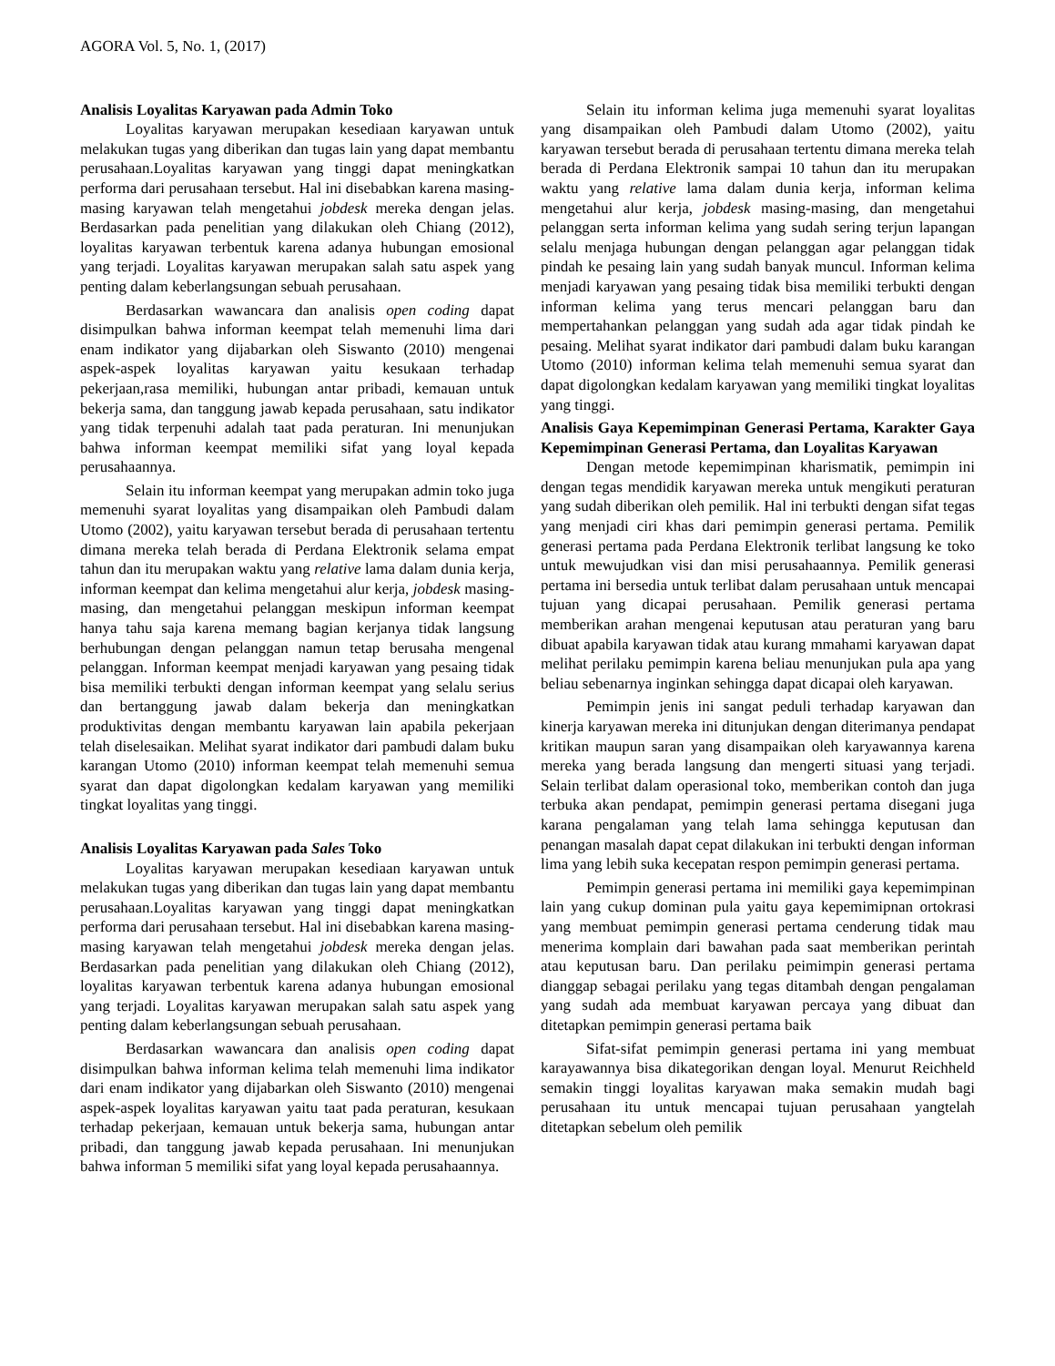AGORA Vol. 5, No. 1, (2017)
Analisis Loyalitas Karyawan pada Admin Toko
Loyalitas karyawan merupakan kesediaan karyawan untuk melakukan tugas yang diberikan dan tugas lain yang dapat membantu perusahaan.Loyalitas karyawan yang tinggi dapat meningkatkan performa dari perusahaan tersebut. Hal ini disebabkan karena masing-masing karyawan telah mengetahui jobdesk mereka dengan jelas. Berdasarkan pada penelitian yang dilakukan oleh Chiang (2012), loyalitas karyawan terbentuk karena adanya hubungan emosional yang terjadi. Loyalitas karyawan merupakan salah satu aspek yang penting dalam keberlangsungan sebuah perusahaan.
Berdasarkan wawancara dan analisis open coding dapat disimpulkan bahwa informan keempat telah memenuhi lima dari enam indikator yang dijabarkan oleh Siswanto (2010) mengenai aspek-aspek loyalitas karyawan yaitu kesukaan terhadap pekerjaan,rasa memiliki, hubungan antar pribadi, kemauan untuk bekerja sama, dan tanggung jawab kepada perusahaan, satu indikator yang tidak terpenuhi adalah taat pada peraturan. Ini menunjukan bahwa informan keempat memiliki sifat yang loyal kepada perusahaannya.
Selain itu informan keempat yang merupakan admin toko juga memenuhi syarat loyalitas yang disampaikan oleh Pambudi dalam Utomo (2002), yaitu karyawan tersebut berada di perusahaan tertentu dimana mereka telah berada di Perdana Elektronik selama empat tahun dan itu merupakan waktu yang relative lama dalam dunia kerja, informan keempat dan kelima mengetahui alur kerja, jobdesk masing-masing, dan mengetahui pelanggan meskipun informan keempat hanya tahu saja karena memang bagian kerjanya tidak langsung berhubungan dengan pelanggan namun tetap berusaha mengenal pelanggan. Informan keempat menjadi karyawan yang pesaing tidak bisa memiliki terbukti dengan informan keempat yang selalu serius dan bertanggung jawab dalam bekerja dan meningkatkan produktivitas dengan membantu karyawan lain apabila pekerjaan telah diselesaikan. Melihat syarat indikator dari pambudi dalam buku karangan Utomo (2010) informan keempat telah memenuhi semua syarat dan dapat digolongkan kedalam karyawan yang memiliki tingkat loyalitas yang tinggi.
Analisis Loyalitas Karyawan pada Sales Toko
Loyalitas karyawan merupakan kesediaan karyawan untuk melakukan tugas yang diberikan dan tugas lain yang dapat membantu perusahaan.Loyalitas karyawan yang tinggi dapat meningkatkan performa dari perusahaan tersebut. Hal ini disebabkan karena masing-masing karyawan telah mengetahui jobdesk mereka dengan jelas. Berdasarkan pada penelitian yang dilakukan oleh Chiang (2012), loyalitas karyawan terbentuk karena adanya hubungan emosional yang terjadi. Loyalitas karyawan merupakan salah satu aspek yang penting dalam keberlangsungan sebuah perusahaan.
Berdasarkan wawancara dan analisis open coding dapat disimpulkan bahwa informan kelima telah memenuhi lima indikator dari enam indikator yang dijabarkan oleh Siswanto (2010) mengenai aspek-aspek loyalitas karyawan yaitu taat pada peraturan, kesukaan terhadap pekerjaan, kemauan untuk bekerja sama, hubungan antar pribadi, dan tanggung jawab kepada perusahaan. Ini menunjukan bahwa informan 5 memiliki sifat yang loyal kepada perusahaannya.
Selain itu informan kelima juga memenuhi syarat loyalitas yang disampaikan oleh Pambudi dalam Utomo (2002), yaitu karyawan tersebut berada di perusahaan tertentu dimana mereka telah berada di Perdana Elektronik sampai 10 tahun dan itu merupakan waktu yang relative lama dalam dunia kerja, informan kelima mengetahui alur kerja, jobdesk masing-masing, dan mengetahui pelanggan serta informan kelima yang sudah sering terjun lapangan selalu menjaga hubungan dengan pelanggan agar pelanggan tidak pindah ke pesaing lain yang sudah banyak muncul. Informan kelima menjadi karyawan yang pesaing tidak bisa memiliki terbukti dengan informan kelima yang terus mencari pelanggan baru dan mempertahankan pelanggan yang sudah ada agar tidak pindah ke pesaing. Melihat syarat indikator dari pambudi dalam buku karangan Utomo (2010) informan kelima telah memenuhi semua syarat dan dapat digolongkan kedalam karyawan yang memiliki tingkat loyalitas yang tinggi.
Analisis Gaya Kepemimpinan Generasi Pertama, Karakter Gaya Kepemimpinan Generasi Pertama, dan Loyalitas Karyawan
Dengan metode kepemimpinan kharismatik, pemimpin ini dengan tegas mendidik karyawan mereka untuk mengikuti peraturan yang sudah diberikan oleh pemilik. Hal ini terbukti dengan sifat tegas yang menjadi ciri khas dari pemimpin generasi pertama. Pemilik generasi pertama pada Perdana Elektronik terlibat langsung ke toko untuk mewujudkan visi dan misi perusahaannya. Pemilik generasi pertama ini bersedia untuk terlibat dalam perusahaan untuk mencapai tujuan yang dicapai perusahaan. Pemilik generasi pertama memberikan arahan mengenai keputusan atau peraturan yang baru dibuat apabila karyawan tidak atau kurang mmahami karyawan dapat melihat perilaku pemimpin karena beliau menunjukan pula apa yang beliau sebenarnya inginkan sehingga dapat dicapai oleh karyawan.
Pemimpin jenis ini sangat peduli terhadap karyawan dan kinerja karyawan mereka ini ditunjukan dengan diterimanya pendapat kritikan maupun saran yang disampaikan oleh karyawannya karena mereka yang berada langsung dan mengerti situasi yang terjadi. Selain terlibat dalam operasional toko, memberikan contoh dan juga terbuka akan pendapat, pemimpin generasi pertama disegani juga karana pengalaman yang telah lama sehingga keputusan dan penangan masalah dapat cepat dilakukan ini terbukti dengan informan lima yang lebih suka kecepatan respon pemimpin generasi pertama.
Pemimpin generasi pertama ini memiliki gaya kepemimpinan lain yang cukup dominan pula yaitu gaya kepemimipnan ortokrasi yang membuat pemimpin generasi pertama cenderung tidak mau menerima komplain dari bawahan pada saat memberikan perintah atau keputusan baru. Dan perilaku peimimpin generasi pertama dianggap sebagai perilaku yang tegas ditambah dengan pengalaman yang sudah ada membuat karyawan percaya yang dibuat dan ditetapkan pemimpin generasi pertama baik
Sifat-sifat pemimpin generasi pertama ini yang membuat karayawannya bisa dikategorikan dengan loyal. Menurut Reichheld semakin tinggi loyalitas karyawan maka semakin mudah bagi perusahaan itu untuk mencapai tujuan perusahaan yangtelah ditetapkan sebelum oleh pemilik